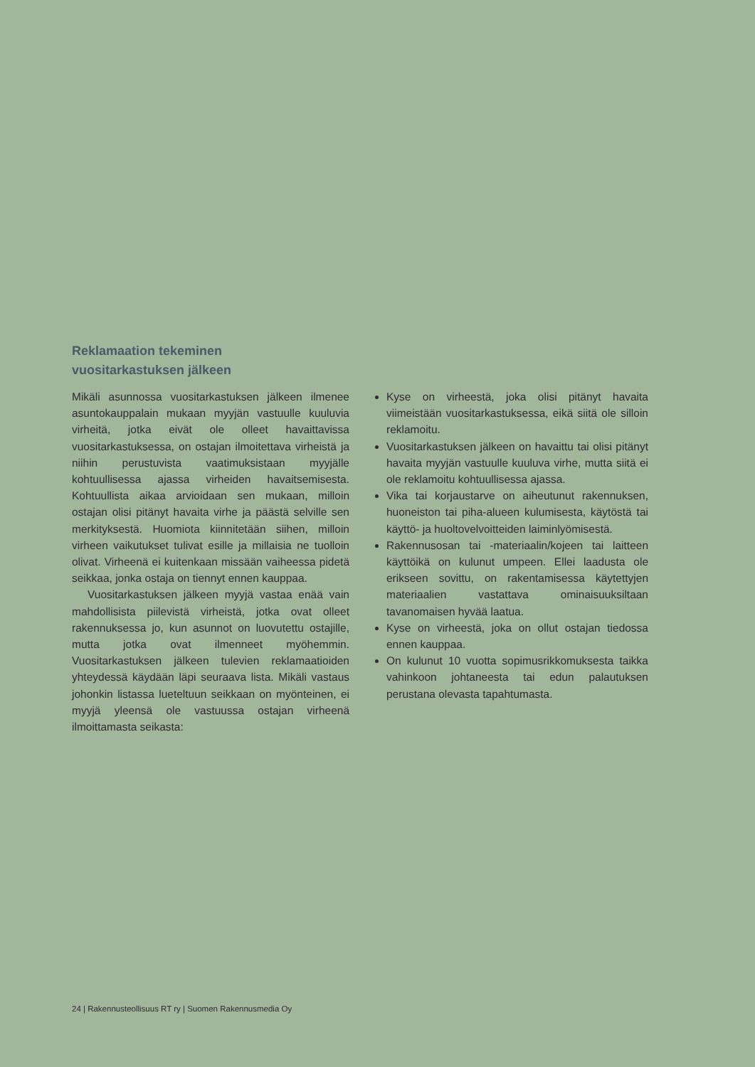Reklamaation tekeminen
vuositarkastuksen jälkeen
Mikäli asunnossa vuositarkastuksen jälkeen ilmenee asuntokauppalain mukaan myyjän vastuulle kuuluvia virheitä, jotka eivät ole olleet havaittavissa vuositarkastuksessa, on ostajan ilmoitettava virheistä ja niihin perustuvista vaatimuksistaan myyjälle kohtuullisessa ajassa virheiden havaitsemisesta. Kohtuullista aikaa arvioidaan sen mukaan, milloin ostajan olisi pitänyt havaita virhe ja päästä selville sen merkityksestä. Huomiota kiinnitetään siihen, milloin virheen vaikutukset tulivat esille ja millaisia ne tuolloin olivat. Virheenä ei kuitenkaan missään vaiheessa pidetä seikkaa, jonka ostaja on tiennyt ennen kauppaa.
Vuositarkastuksen jälkeen myyjä vastaa enää vain mahdollisista piilevistä virheistä, jotka ovat olleet rakennuksessa jo, kun asunnot on luovutettu ostajille, mutta jotka ovat ilmenneet myöhemmin. Vuositarkastuksen jälkeen tulevien reklamaatioiden yhteydessä käydään läpi seuraava lista. Mikäli vastaus johonkin listassa lueteltuun seikkaan on myönteinen, ei myyjä yleensä ole vastuussa ostajan virheenä ilmoittamasta seikasta:
Kyse on virheestä, joka olisi pitänyt havaita viimeistään vuositarkastuksessa, eikä siitä ole silloin reklamoitu.
Vuositarkastuksen jälkeen on havaittu tai olisi pitänyt havaita myyjän vastuulle kuuluva virhe, mutta siitä ei ole reklamoitu kohtuullisessa ajassa.
Vika tai korjaustarve on aiheutunut rakennuksen, huoneiston tai piha-alueen kulumisesta, käytöstä tai käyttö- ja huoltovelvoitteiden laiminlyömisestä.
Rakennusosan tai -materiaalin/kojeen tai laitteen käyttöikä on kulunut umpeen. Ellei laadusta ole erikseen sovittu, on rakentamisessa käytettyjen materiaalien vastattava ominaisuuksiltaan tavanomaisen hyvää laatua.
Kyse on virheestä, joka on ollut ostajan tiedossa ennen kauppaa.
On kulunut 10 vuotta sopimusrikkomuksesta taikka vahinkoon johtaneesta tai edun palautuksen perustana olevasta tapahtumasta.
24 | Rakennusteollisuus RT ry | Suomen Rakennusmedia Oy